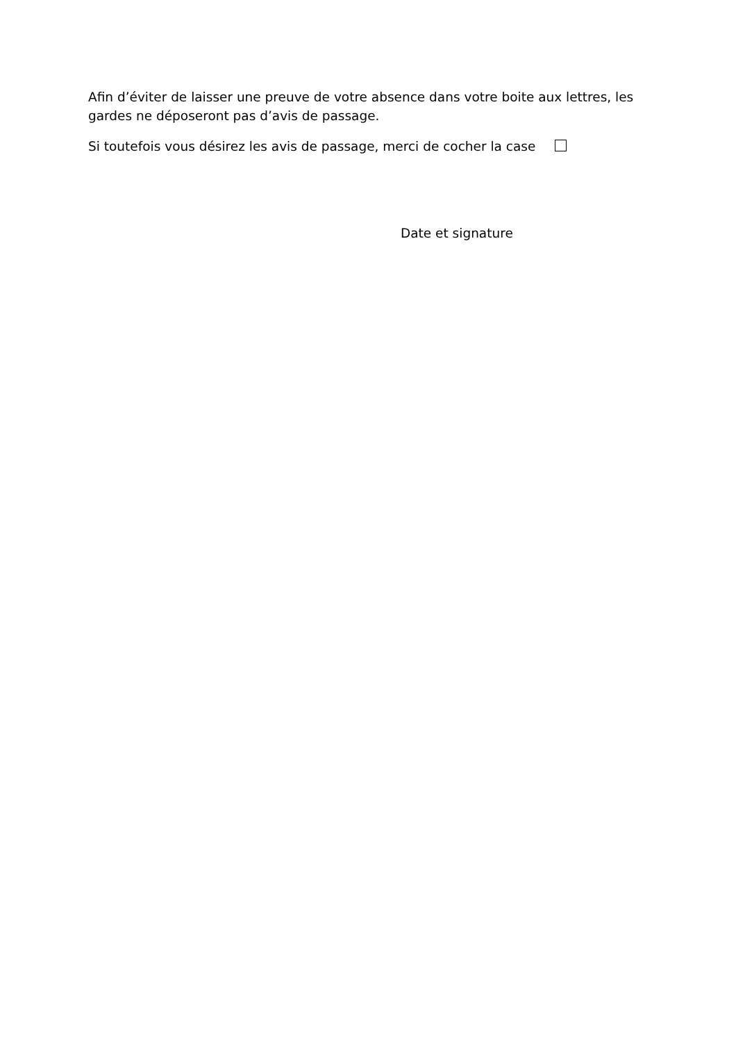Afin d’éviter de laisser une preuve de votre absence dans votre boite aux lettres, les gardes ne déposeront pas d’avis de passage.
Si toutefois vous désirez les avis de passage, merci de cocher la case
Date et signature